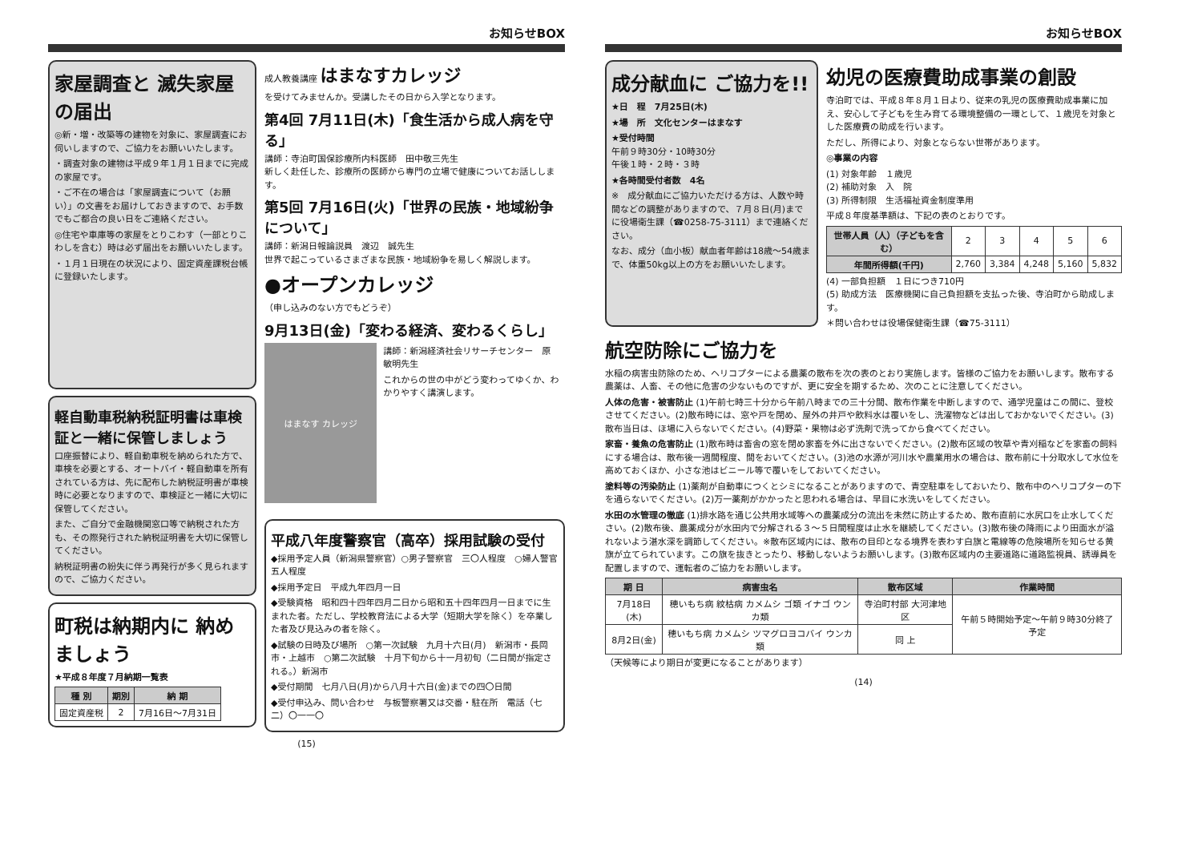お知らせBOX
家屋調査と 滅失家屋の届出
◎新・増・改築等の建物を対象に、家屋調査にお伺いしますので、ご協力をお願いいたします。
・調査対象の建物は平成９年１月１日までに完成の家屋です。
・ご不在の場合は「家屋調査について（お願い）」の文書をお届けしておきますので、お手数でもご都合の良い日をご連絡ください。
◎住宅や車庫等の家屋をとりこわす（一部とりこわしを含む）時は必ず届出をお願いいたします。
・１月１日現在の状況により、固定資産課税台帳に登録いたします。
軽自動車税納税証明書は車検証と一緒に保管しましょう
口座振替により、軽自動車税を納められた方で、車検を必要とする、オートバイ・軽自動車を所有されている方は、先に配布した納税証明書が車検時に必要となりますので、車検証と一緒に大切に保管してください。
また、ご自分で金融機関窓口等で納税された方も、その際発行された納税証明書を大切に保管してください。
納税証明書の紛失に伴う再発行が多く見られますので、ご協力ください。
町税は納期内に 納めましょう
★平成８年度７月納期一覧表
| 種 別 | 期別 | 納 期 |
| --- | --- | --- |
| 固定資産税 | 2 | 7月16日～7月31日 |
成人教養講座 はまなすカレッジ
を受けてみませんか。受講したその日から入学となります。
第4回 7月11日(木)「食生活から成人病を守る」
講師：寺泊町国保診療所内科医師　田中敬三先生
新しく赴任した、診療所の医師から専門の立場で健康についてお話しします。
第5回 7月16日(火)「世界の民族・地域紛争について」
講師：新潟日報論説員　渡辺　誠先生
世界で起こっているさまざまな民族・地域紛争を易しく解説します。
●オープンカレッジ
（申し込みのない方でもどうぞ）
9月13日(金)「変わる経済、変わるくらし」
はまなす カレッジ
講師：新潟経済社会リサーチセンター　原　敏明先生
これからの世の中がどう変わってゆくか、わかりやすく講演します。
平成八年度警察官（高卒）採用試験の受付
◆採用予定人員（新潟県警察官）○男子警察官　三〇人程度　○婦人警官　五人程度
◆採用予定日　平成九年四月一日
◆受験資格　昭和四十四年四月二日から昭和五十四年四月一日までに生まれた者。ただし、学校教育法による大学（短期大学を除く）を卒業した者及び見込みの者を除く。
◆試験の日時及び場所　○第一次試験　九月十六日(月)　新潟市・長岡市・上越市　○第二次試験　十月下旬から十一月初旬（二日間が指定される。）新潟市
◆受付期間　七月八日(月)から八月十六日(金)までの四〇日間
◆受付申込み、問い合わせ　与板警察署又は交番・駐在所　電話（七二）〇一一〇
(15)
お知らせBOX
成分献血に ご協力を!!
★日　程　7月25日(木)
★場　所　文化センターはまなす
★受付時間
午前９時30分・10時30分
午後１時・２時・３時
★各時間受付者数　4名
※　成分献血にご協力いただける方は、人数や時間などの調整がありますので、７月８日(月)までに役場衛生課（☎0258-75-3111）まで連絡ください。
なお、成分（血小板）献血者年齢は18歳～54歳まで、体重50kg以上の方をお願いいたします。
幼児の医療費助成事業の創設
寺泊町では、平成８年８月１日より、従来の乳児の医療費助成事業に加え、安心して子どもを生み育てる環境整備の一環として、１歳児を対象とした医療費の助成を行います。
ただし、所得により、対象とならない世帯があります。
◎事業の内容
(1) 対象年齢　１歳児
(2) 補助対象　入　院
(3) 所得制限　生活福祉資金制度準用
平成８年度基準額は、下記の表のとおりです。
| 世帯人員（人）（子どもを含む） | 2 | 3 | 4 | 5 | 6 |
| 年間所得額(千円) | 2,760 | 3,384 | 4,248 | 5,160 | 5,832 |
(4) 一部負担額　１日につき710円
(5) 助成方法　医療機関に自己負担額を支払った後、寺泊町から助成します。
＊問い合わせは役場保健衛生課（☎75-3111）
航空防除にご協力を
水稲の病害虫防除のため、ヘリコプターによる農薬の散布を次の表のとおり実施します。皆様のご協力をお願いします。散布する農薬は、人畜、その他に危害の少ないものですが、更に安全を期するため、次のことに注意してください。
人体の危害・被害防止 (1)午前七時三十分から午前八時までの三十分間、散布作業を中断しますので、通学児童はこの間に、登校させてください。(2)散布時には、窓や戸を閉め、屋外の井戸や飲料水は覆いをし、洗濯物などは出しておかないでください。(3)散布当日は、ほ場に入らないでください。(4)野菜・果物は必ず洗剤で洗ってから食べてください。
家畜・養魚の危害防止 (1)散布時は畜舎の窓を閉め家畜を外に出さないでください。(2)散布区域の牧草や青刈稲などを家畜の飼料にする場合は、散布後一週間程度、間をおいてください。(3)池の水源が河川水や農業用水の場合は、散布前に十分取水して水位を高めておくほか、小さな池はビニール等で覆いをしておいてください。
塗料等の汚染防止 (1)薬剤が自動車につくとシミになることがありますので、青空駐車をしておいたり、散布中のヘリコプターの下を通らないでください。(2)万一薬剤がかかったと思われる場合は、早目に水洗いをしてください。
水田の水管理の徹底 (1)排水路を通じ公共用水域等への農薬成分の流出を未然に防止するため、散布直前に水尻口を止水してください。(2)散布後、農薬成分が水田内で分解される３～５日間程度は止水を継続してください。(3)散布後の降雨により田面水が溢れないよう湛水深を調節してください。※散布区域内には、散布の目印となる境界を表わす白旗と電線等の危険場所を知らせる黄旗が立てられています。この旗を抜きとったり、移動しないようお願いします。(3)散布区域内の主要道路に道路監視員、誘導員を配置しますので、運転者のご協力をお願いします。
| 期 日 | 病害虫名 | 散布区域 | 作業時間 |
| --- | --- | --- | --- |
| 7月18日(木) | 穂いもち病 紋枯病 カメムシ ゴ類 イナゴ ウンカ類 | 寺泊町村部 大河津地区 | 午前５時開始予定～午前９時30分終了予定 |
| 8月2日(金) | 穂いもち病 カメムシ ツマグロヨコバイ ウンカ類 | 同 上 | |
（天候等により期日が変更になることがあります）
(14)